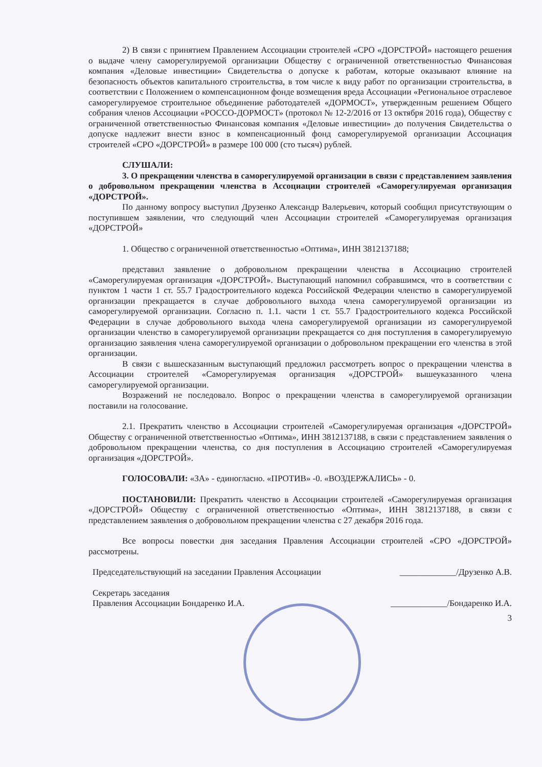2) В связи с принятием Правлением Ассоциации строителей «СРО «ДОРСТРОЙ» настоящего решения о выдаче члену саморегулируемой организации Обществу с ограниченной ответственностью Финансовая компания «Деловые инвестиции» Свидетельства о допуске к работам, которые оказывают влияние на безопасность объектов капитального строительства, в том числе к виду работ по организации строительства, в соответствии с Положением о компенсационном фонде возмещения вреда Ассоциации «Региональное отраслевое саморегулируемое строительное объединение работодателей «ДОРМОСТ», утвержденным решением Общего собрания членов Ассоциации «РОССО-ДОРМОСТ» (протокол № 12-2/2016 от 13 октября 2016 года), Обществу с ограниченной ответственностью Финансовая компания «Деловые инвестиции» до получения Свидетельства о допуске надлежит внести взнос в компенсационный фонд саморегулируемой организации Ассоциация строителей «СРО «ДОРСТРОЙ» в размере 100 000 (сто тысяч) рублей.
СЛУШАЛИ:
3. О прекращении членства в саморегулируемой организации в связи с представлением заявления о добровольном прекращении членства в Ассоциации строителей «Саморегулируемая организация «ДОРСТРОЙ».
По данному вопросу выступил Друзенко Александр Валерьевич, который сообщил присутствующим о поступившем заявлении, что следующий член Ассоциации строителей «Саморегулируемая организация «ДОРСТРОЙ»
1. Общество с ограниченной ответственностью «Оптима», ИНН 3812137188;
представил заявление о добровольном прекращении членства в Ассоциацию строителей «Саморегулируемая организация «ДОРСТРОЙ». Выступающий напомнил собравшимся, что в соответствии с пунктом 1 части 1 ст. 55.7 Градостроительного кодекса Российской Федерации членство в саморегулируемой организации прекращается в случае добровольного выхода члена саморегулируемой организации из саморегулируемой организации. Согласно п. 1.1. части 1 ст. 55.7 Градостроительного кодекса Российской Федерации в случае добровольного выхода члена саморегулируемой организации из саморегулируемой организации членство в саморегулируемой организации прекращается со дня поступления в саморегулируемую организацию заявления члена саморегулируемой организации о добровольном прекращении его членства в этой организации.
В связи с вышесказанным выступающий предложил рассмотреть вопрос о прекращении членства в Ассоциации строителей «Саморегулируемая организация «ДОРСТРОЙ» вышеуказанного члена саморегулируемой организации.
Возражений не последовало. Вопрос о прекращении членства в саморегулируемой организации поставили на голосование.
2.1. Прекратить членство в Ассоциации строителей «Саморегулируемая организация «ДОРСТРОЙ» Обществу с ограниченной ответственностью «Оптима», ИНН 3812137188, в связи с представлением заявления о добровольном прекращении членства, со дня поступления в Ассоциацию строителей «Саморегулируемая организация «ДОРСТРОЙ».
ГОЛОСОВАЛИ: «ЗА» - единогласно. «ПРОТИВ» -0. «ВОЗДЕРЖАЛИСЬ» - 0.
ПОСТАНОВИЛИ: Прекратить членство в Ассоциации строителей «Саморегулируемая организация «ДОРСТРОЙ» Обществу с ограниченной ответственностью «Оптима», ИНН 3812137188, в связи с представлением заявления о добровольном прекращении членства с 27 декабря 2016 года.
Все вопросы повестки дня заседания Правления Ассоциации строителей «СРО «ДОРСТРОЙ» рассмотрены.
Председательствующий на заседании Правления Ассоциации _____________/Друзенко А.В.
Секретарь заседания
Правления Ассоциации Бондаренко И.А.
_____________/Бондаренко И.А.
3